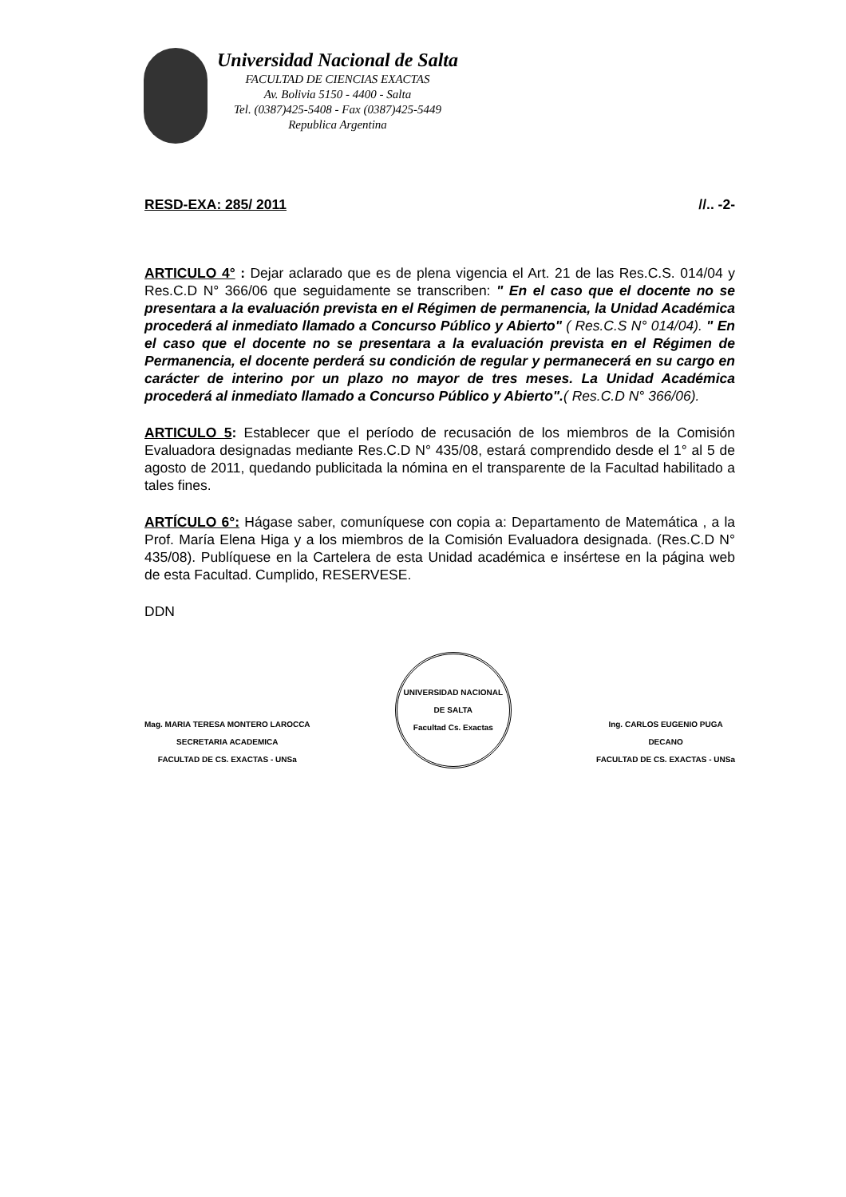Universidad Nacional de Salta
FACULTAD DE CIENCIAS EXACTAS
Av. Bolivia 5150 - 4400 - Salta
Tel. (0387)425-5408 - Fax (0387)425-5449
Republica Argentina
RESD-EXA: 285/ 2011 //.. -2-
ARTICULO 4° : Dejar aclarado que es de plena vigencia el Art. 21 de las Res.C.S. 014/04 y Res.C.D N° 366/06 que seguidamente se transcriben: " En el caso que el docente no se presentara a la evaluación prevista en el Régimen de permanencia, la Unidad Académica procederá al inmediato llamado a Concurso Público y Abierto" ( Res.C.S N° 014/04). " En el caso que el docente no se presentara a la evaluación prevista en el Régimen de Permanencia, el docente perderá su condición de regular y permanecerá en su cargo en carácter de interino por un plazo no mayor de tres meses. La Unidad Académica procederá al inmediato llamado a Concurso Público y Abierto".( Res.C.D N° 366/06).
ARTICULO 5: Establecer que el período de recusación de los miembros de la Comisión Evaluadora designadas mediante Res.C.D N° 435/08, estará comprendido desde el 1° al 5 de agosto de 2011, quedando publicitada la nómina en el transparente de la Facultad habilitado a tales fines.
ARTÍCULO 6°: Hágase saber, comuníquese con copia a: Departamento de Matemática , a la Prof. María Elena Higa y a los miembros de la Comisión Evaluadora designada. (Res.C.D N° 435/08). Publíquese en la Cartelera de esta Unidad académica e insértese en la página web de esta Facultad. Cumplido, RESERVESE.
DDN
Mag. MARIA TERESA MONTERO LAROCCA
SECRETARIA ACADEMICA
FACULTAD DE CS. EXACTAS - UNSa
UNIVERSIDAD NACIONAL DE SALTA
Facultad Cs. Exactas
Ing. CARLOS EUGENIO PUGA
DECANO
FACULTAD DE CS. EXACTAS - UNSa